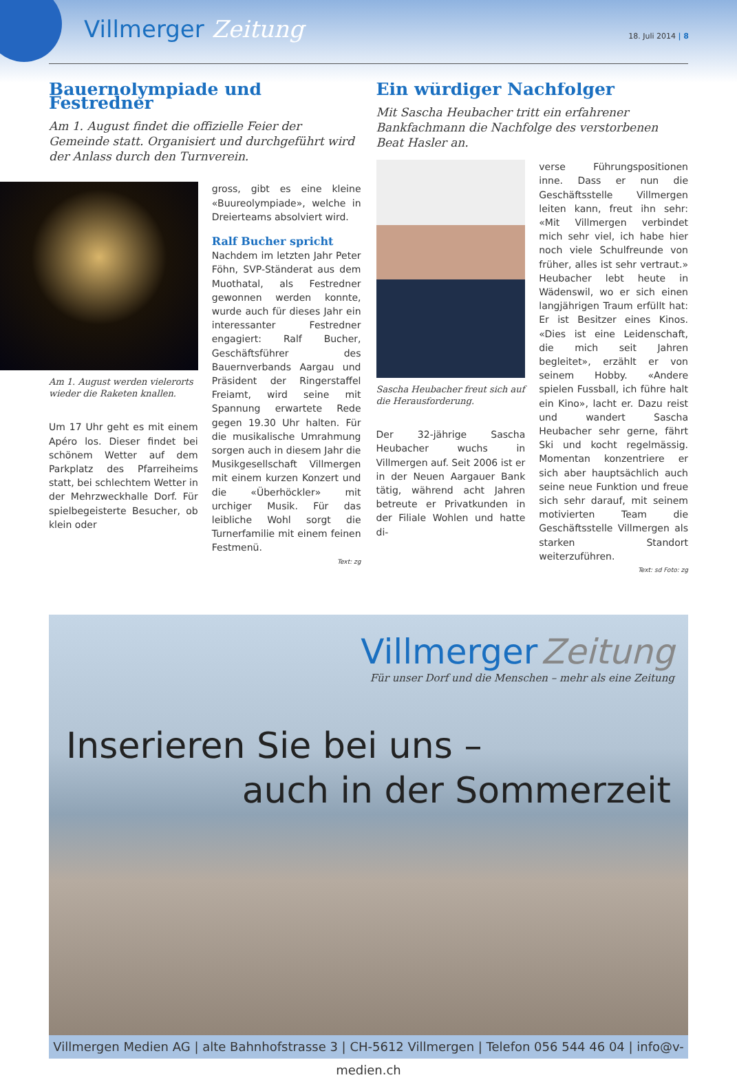Villmerger Zeitung 18. Juli 2014 | 8
Bauernolympiade und Festredner
Am 1. August findet die offizielle Feier der Gemeinde statt. Organisiert und durchgeführt wird der Anlass durch den Turnverein.
Am 1. August werden vielerorts wieder die Raketen knallen.
Um 17 Uhr geht es mit einem Apéro los. Dieser findet bei schönem Wetter auf dem Parkplatz des Pfarreiheims statt, bei schlechtem Wetter in der Mehrzweckhalle Dorf. Für spielbegeisterte Besucher, ob klein oder
gross, gibt es eine kleine «Buureolympiade», welche in Dreierteams absolviert wird.
Ralf Bucher spricht
Nachdem im letzten Jahr Peter Föhn, SVP-Ständerat aus dem Muothatal, als Festredner gewonnen werden konnte, wurde auch für dieses Jahr ein interessanter Festredner engagiert: Ralf Bucher, Geschäftsführer des Bauernverbands Aargau und Präsident der Ringerstaffel Freiamt, wird seine mit Spannung erwartete Rede gegen 19.30 Uhr halten. Für die musikalische Umrahmung sorgen auch in diesem Jahr die Musikgesellschaft Villmergen mit einem kurzen Konzert und die «Überhöckler» mit urchiger Musik. Für das leibliche Wohl sorgt die Turnerfamilie mit einem feinen Festmenü.
Text: zg
Ein würdiger Nachfolger
Mit Sascha Heubacher tritt ein erfahrener Bankfachmann die Nachfolge des verstorbenen Beat Hasler an.
Sascha Heubacher freut sich auf die Herausforderung.
Der 32-jährige Sascha Heubacher wuchs in Villmergen auf. Seit 2006 ist er in der Neuen Aargauer Bank tätig, während acht Jahren betreute er Privatkunden in der Filiale Wohlen und hatte di-
verse Führungspositionen inne. Dass er nun die Geschäftsstelle Villmergen leiten kann, freut ihn sehr: «Mit Villmergen verbindet mich sehr viel, ich habe hier noch viele Schulfreunde von früher, alles ist sehr vertraut.» Heubacher lebt heute in Wädenswil, wo er sich einen langjährigen Traum erfüllt hat: Er ist Besitzer eines Kinos. «Dies ist eine Leidenschaft, die mich seit Jahren begleitet», erzählt er von seinem Hobby. «Andere spielen Fussball, ich führe halt ein Kino», lacht er. Dazu reist und wandert Sascha Heubacher sehr gerne, fährt Ski und kocht regelmässig. Momentan konzentriere er sich aber hauptsächlich auch seine neue Funktion und freue sich sehr darauf, mit seinem motivierten Team die Geschäftsstelle Villmergen als starken Standort weiterzuführen.
Text: sd Foto: zg
Villmerger Zeitung
Für unser Dorf und die Menschen – mehr als eine Zeitung
Inserieren Sie bei uns –
auch in der Sommerzeit
Villmergen Medien AG | alte Bahnhofstrasse 3 | CH-5612 Villmergen | Telefon 056 544 46 04 | info@v-medien.ch